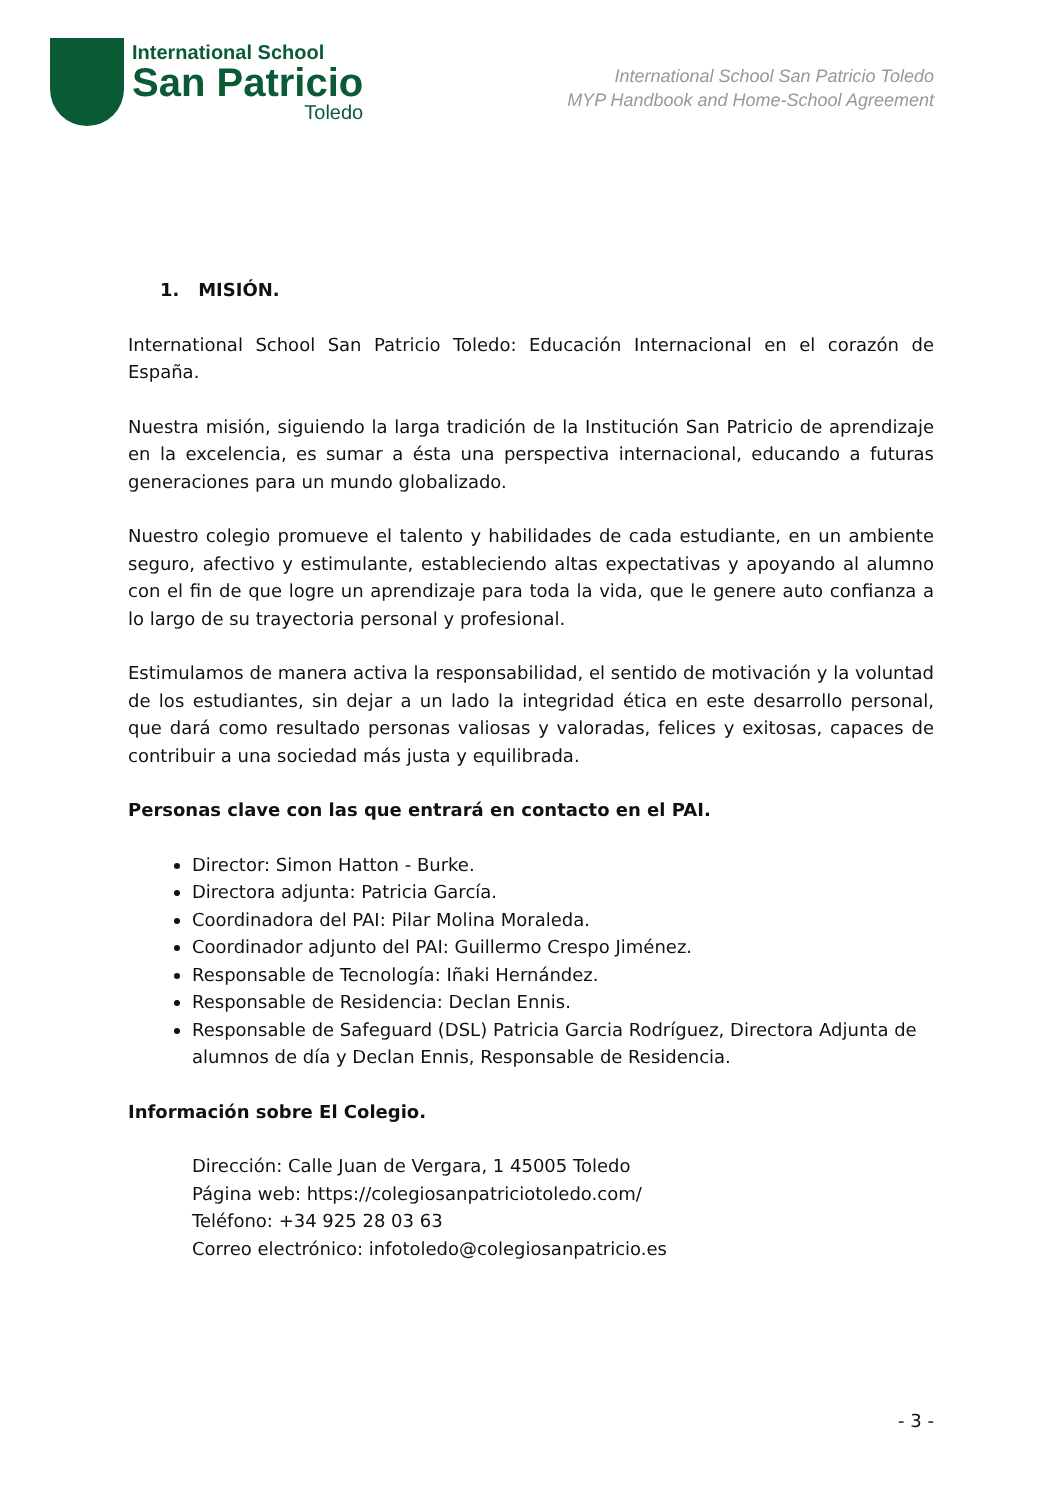International School
San Patricio
Toledo
International School San Patricio Toledo
MYP Handbook and Home-School Agreement
1. MISIÓN.
International School San Patricio Toledo: Educación Internacional en el corazón de España.
Nuestra misión, siguiendo la larga tradición de la Institución San Patricio de aprendizaje en la excelencia, es sumar a ésta una perspectiva internacional, educando a futuras generaciones para un mundo globalizado.
Nuestro colegio promueve el talento y habilidades de cada estudiante, en un ambiente seguro, afectivo y estimulante, estableciendo altas expectativas y apoyando al alumno con el fin de que logre un aprendizaje para toda la vida, que le genere auto confianza a lo largo de su trayectoria personal y profesional.
Estimulamos de manera activa la responsabilidad, el sentido de motivación y la voluntad de los estudiantes, sin dejar a un lado la integridad ética en este desarrollo personal, que dará como resultado personas valiosas y valoradas, felices y exitosas, capaces de contribuir a una sociedad más justa y equilibrada.
Personas clave con las que entrará en contacto en el PAI.
Director: Simon Hatton - Burke.
Directora adjunta: Patricia García.
Coordinadora del PAI: Pilar Molina Moraleda.
Coordinador adjunto del PAI: Guillermo Crespo Jiménez.
Responsable de Tecnología: Iñaki Hernández.
Responsable de Residencia: Declan Ennis.
Responsable de Safeguard (DSL) Patricia Garcia Rodríguez, Directora Adjunta de alumnos de día y Declan Ennis, Responsable de Residencia.
Información sobre El Colegio.
Dirección: Calle Juan de Vergara, 1 45005 Toledo
Página web: https://colegiosanpatriciotoledo.com/
Teléfono: +34 925 28 03 63
Correo electrónico: infotoledo@colegiosanpatricio.es
- 3 -